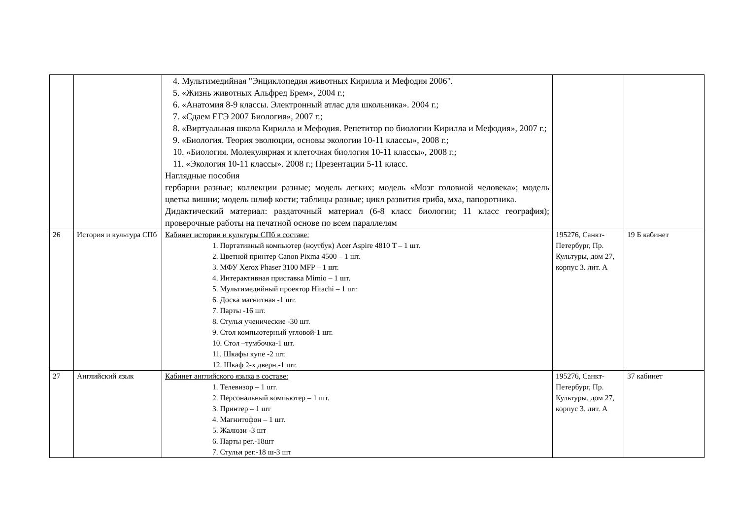| | | 4. Мультимедийная "Энциклопедия животных Кирилла и Мефодия 2006". 5. «Жизнь животных Альфред Брем», 2004 г.; 6. «Анатомия 8-9 классы. Электронный атлас для школьника». 2004 г.; 7. «Сдаем ЕГЭ 2007 Биология», 2007 г.; 8. «Виртуальная школа Кирилла и Мефодия. Репетитор по биологии Кирилла и Мефодия», 2007 г.; 9. «Биология. Теория эволюции, основы экологии 10-11 классы», 2008 г.; 10. «Биология. Молекулярная и клеточная биология 10-11 классы», 2008 г.; 11. «Экология 10-11 классы». 2008 г.; Презентации 5-11 класс. Наглядные пособия гербарии разные; коллекции разные; модель легких; модель «Мозг головной человека»; модель цветка вишни; модель шлиф кости; таблицы разные; цикл развития гриба, мха, папоротника. Дидактический материал: раздаточный материал (6-8 класс биологии; 11 класс география); проверочные работы на печатной основе по всем параллелям | | |
| 26 | История и культура СПб | Кабинет истории и культуры СПб в составе: 1. Портативный компьютер (ноутбук) Acer Aspire 4810 T – 1 шт. 2. Цветной принтер Canon Pixma 4500 – 1 шт. 3. МФУ Xerox Phaser 3100 MFP – 1 шт. 4. Интерактивная приставка Mimio – 1 шт. 5. Мультимедийный проектор Hitachi – 1 шт. 6. Доска магнитная -1 шт. 7. Парты -16 шт. 8. Стулья ученические -30 шт. 9. Стол компьютерный угловой-1 шт. 10. Стол –тумбочка-1 шт. 11. Шкафы купе -2 шт. 12. Шкаф 2-х дверн.-1 шт. | 195276, Санкт-Петербург, Пр. Культуры, дом 27, корпус 3. лит. А | 19 Б кабинет |
| 27 | Английский язык | Кабинет английского языка в составе: 1. Телевизор – 1 шт. 2. Персональный компьютер – 1 шт. 3. Принтер – 1 шт 4. Магнитофон – 1 шт. 5. Жалюзи -3 шт 6. Парты рег.-18шт 7. Стулья рег.-18 ш-3 шт | 195276, Санкт-Петербург, Пр. Культуры, дом 27, корпус 3. лит. А | 37 кабинет |